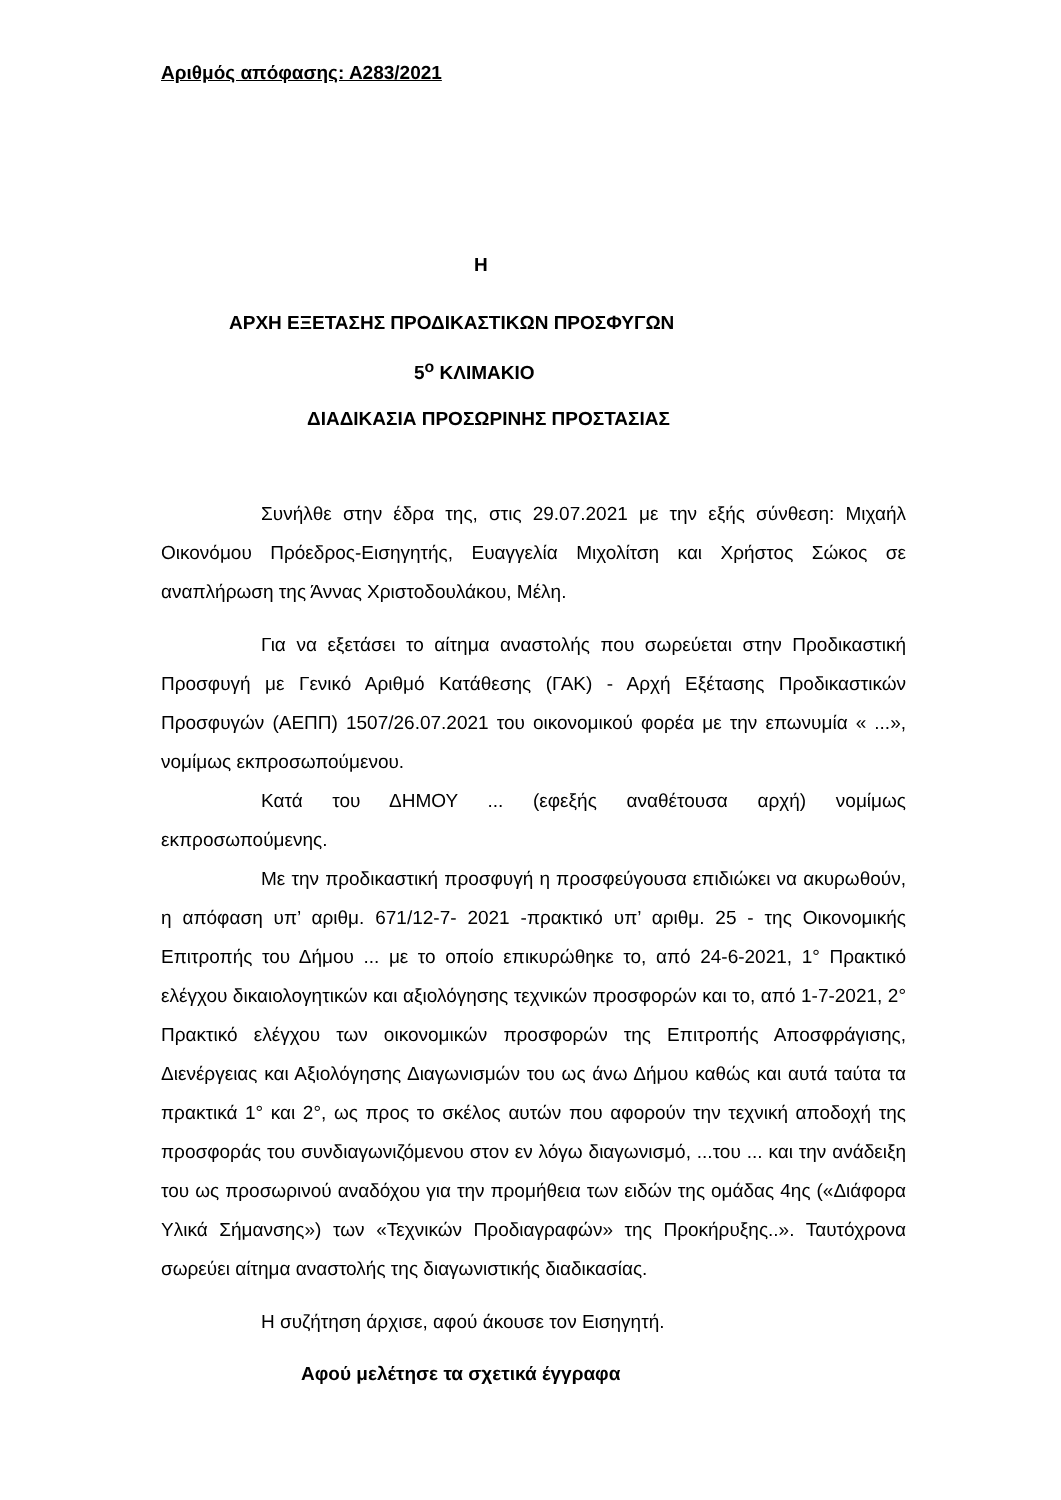Αριθμός απόφασης: Α283/2021
Η
ΑΡΧΗ ΕΞΕΤΑΣΗΣ ΠΡΟΔΙΚΑΣΤΙΚΩΝ ΠΡΟΣΦΥΓΩΝ
5<sup>ο</sup> ΚΛΙΜΑΚΙΟ
ΔΙΑΔΙΚΑΣΙΑ ΠΡΟΣΩΡΙΝΗΣ ΠΡΟΣΤΑΣΙΑΣ
Συνήλθε στην έδρα της, στις 29.07.2021 με την εξής σύνθεση: Μιχαήλ Οικονόμου Πρόεδρος-Εισηγητής, Ευαγγελία Μιχολίτση και Χρήστος Σώκος σε αναπλήρωση της Άννας Χριστοδουλάκου, Μέλη.
Για να εξετάσει το αίτημα αναστολής που σωρεύεται στην Προδικαστική Προσφυγή με Γενικό Αριθμό Κατάθεσης (ΓΑΚ) - Αρχή Εξέτασης Προδικαστικών Προσφυγών (ΑΕΠΠ) 1507/26.07.2021 του οικονομικού φορέα με την επωνυμία « ...», νομίμως εκπροσωπούμενου.
Κατά του ΔΗΜΟΥ ... (εφεξής αναθέτουσα αρχή) νομίμως εκπροσωπούμενης.
Με την προδικαστική προσφυγή η προσφεύγουσα επιδιώκει να ακυρωθούν, η απόφαση υπ’ αριθμ. 671/12-7- 2021 -πρακτικό υπ’ αριθμ. 25 - της Οικονομικής Επιτροπής του Δήμου ... με το οποίο επικυρώθηκε το, από 24-6-2021, 1° Πρακτικό ελέγχου δικαιολογητικών και αξιολόγησης τεχνικών προσφορών και το, από 1-7-2021, 2° Πρακτικό ελέγχου των οικονομικών προσφορών της Επιτροπής Αποσφράγισης, Διενέργειας και Αξιολόγησης Διαγωνισμών του ως άνω Δήμου καθώς και αυτά ταύτα τα πρακτικά 1° και 2°, ως προς το σκέλος αυτών που αφορούν την τεχνική αποδοχή της προσφοράς του συνδιαγωνιζόμενου στον εν λόγω διαγωνισμό, ...του ... και την ανάδειξη του ως προσωρινού αναδόχου για την προμήθεια των ειδών της ομάδας 4ης («Διάφορα Υλικά Σήμανσης») των «Τεχνικών Προδιαγραφών» της Προκήρυξης..». Ταυτόχρονα σωρεύει αίτημα αναστολής της διαγωνιστικής διαδικασίας.
Η συζήτηση άρχισε, αφού άκουσε τον Εισηγητή.
Αφού μελέτησε τα σχετικά έγγραφα